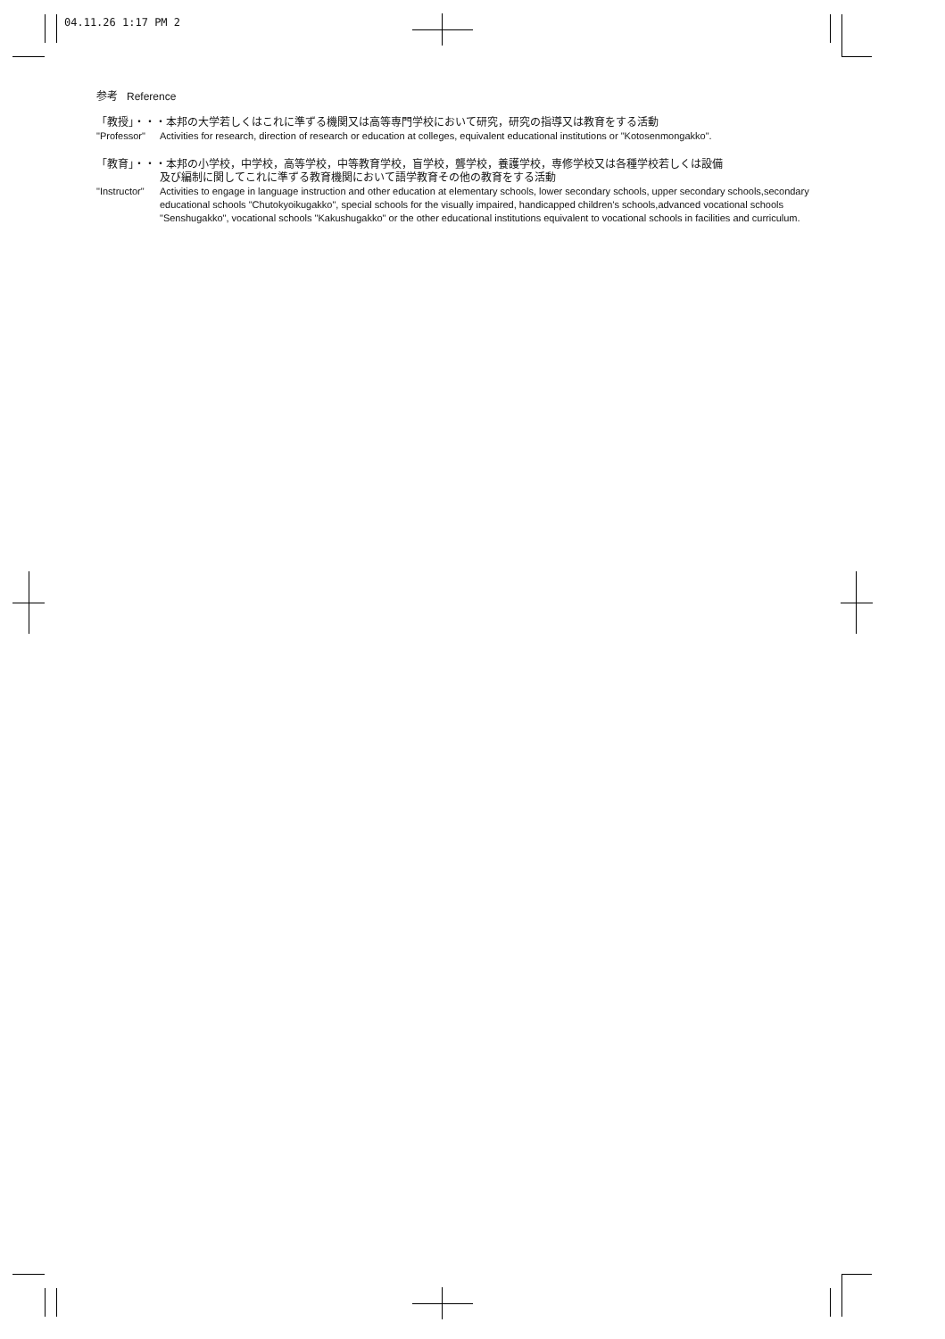04.11.26 1:17 PM 2
参考 Reference
「教授」・・・本邦の大学若しくはこれに準ずる機関又は高等専門学校において研究，研究の指導又は教育をする活動
"Professor"
Activities for research, direction of research or education at colleges, equivalent educational institutions or "Kotosenmongakko".
「教育」・・・本邦の小学校，中学校，高等学校，中等教育学校，盲学校，聾学校，養護学校，専修学校又は各種学校若しくは設備
及び編制に関してこれに準ずる教育機関において語学教育その他の教育をする活動
"Instructor"
Activities to engage in language instruction and other education at elementary schools, lower secondary schools, upper secondary schools,secondary educational schools "Chutokyoikugakko", special schools for the visually impaired, handicapped children's schools,advanced vocational schools "Senshugakko", vocational schools "Kakushugakko" or the other educational institutions equivalent to vocational schools in facilities and curriculum.